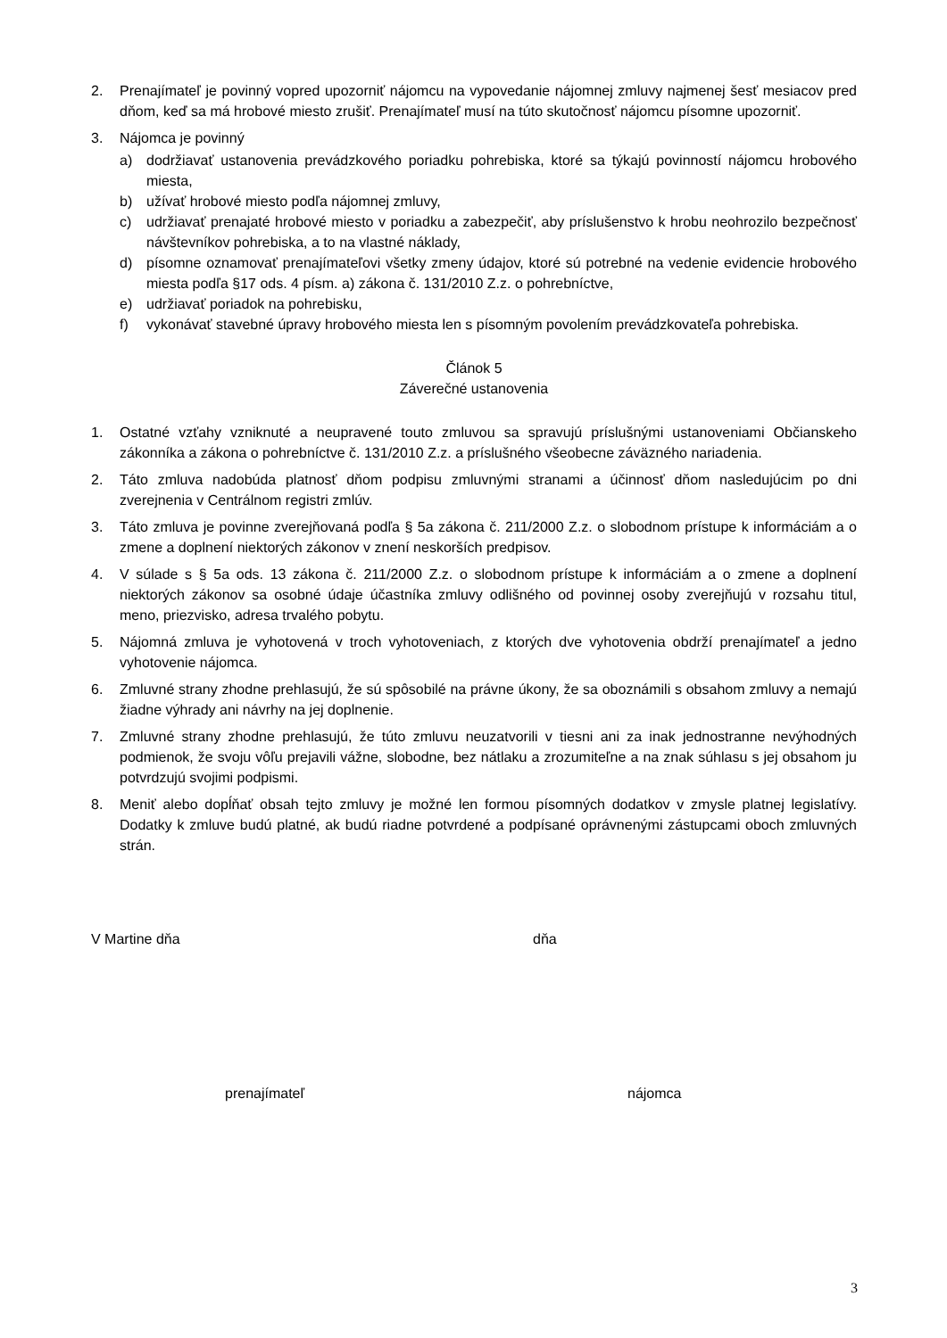2. Prenajímateľ je povinný vopred upozorniť nájomcu na vypovedanie nájomnej zmluvy najmenej šesť mesiacov pred dňom, keď sa má hrobové miesto zrušiť. Prenajímateľ musí na túto skutočnosť nájomcu písomne upozorniť.
3. Nájomca je povinný
a) dodržiavať ustanovenia prevádzkového poriadku pohrebiska, ktoré sa týkajú povinností nájomcu hrobového miesta,
b) užívať hrobové miesto podľa nájomnej zmluvy,
c) udržiavať prenajaté hrobové miesto v poriadku a zabezpečiť, aby príslušenstvo k hrobu neohrozilo bezpečnosť návštevníkov pohrebiska, a to na vlastné náklady,
d) písomne oznamovať prenajímateľovi všetky zmeny údajov, ktoré sú potrebné na vedenie evidencie hrobového miesta podľa §17 ods. 4 písm. a) zákona č. 131/2010 Z.z. o pohrebníctve,
e) udržiavať poriadok na pohrebisku,
f) vykonávať stavebné úpravy hrobového miesta len s písomným povolením prevádzkovateľa pohrebiska.
Článok 5
Záverečné ustanovenia
1. Ostatné vzťahy vzniknuté a neupravené touto zmluvou sa spravujú príslušnými ustanoveniami Občianskeho zákonníka a zákona o pohrebníctve č. 131/2010 Z.z. a príslušného všeobecne záväzného nariadenia.
2. Táto zmluva nadobúda platnosť dňom podpisu zmluvnými stranami a účinnosť dňom nasledujúcim po dni zverejnenia v Centrálnom registri zmlúv.
3. Táto zmluva je povinne zverejňovaná podľa § 5a zákona č. 211/2000 Z.z. o slobodnom prístupe k informáciám a o zmene a doplnení niektorých zákonov v znení neskorších predpisov.
4. V súlade s § 5a ods. 13 zákona č. 211/2000 Z.z. o slobodnom prístupe k informáciám a o zmene a doplnení niektorých zákonov sa osobné údaje účastníka zmluvy odlišného od povinnej osoby zverejňujú v rozsahu titul, meno, priezvisko, adresa trvalého pobytu.
5. Nájomná zmluva je vyhotovená v troch vyhotoveniach, z ktorých dve vyhotovenia obdrží prenajímateľ a jedno vyhotovenie nájomca.
6. Zmluvné strany zhodne prehlasujú, že sú spôsobilé na právne úkony, že sa oboznámili s obsahom zmluvy a nemajú žiadne výhrady ani návrhy na jej doplnenie.
7. Zmluvné strany zhodne prehlasujú, že túto zmluvu neuzatvorili v tiesni ani za inak jednostranne nevýhodných podmienok, že svoju vôľu prejavili vážne, slobodne, bez nátlaku a zrozumiteľne a na znak súhlasu s jej obsahom ju potvrdzujú svojimi podpismi.
8. Meniť alebo dopĺňať obsah tejto zmluvy je možné len formou písomných dodatkov v zmysle platnej legislatívy. Dodatky k zmluve budú platné, ak budú riadne potvrdené a podpísané oprávnenými zástupcami oboch zmluvných strán.
V Martine dňa dňa
prenajímateľ nájomca
3